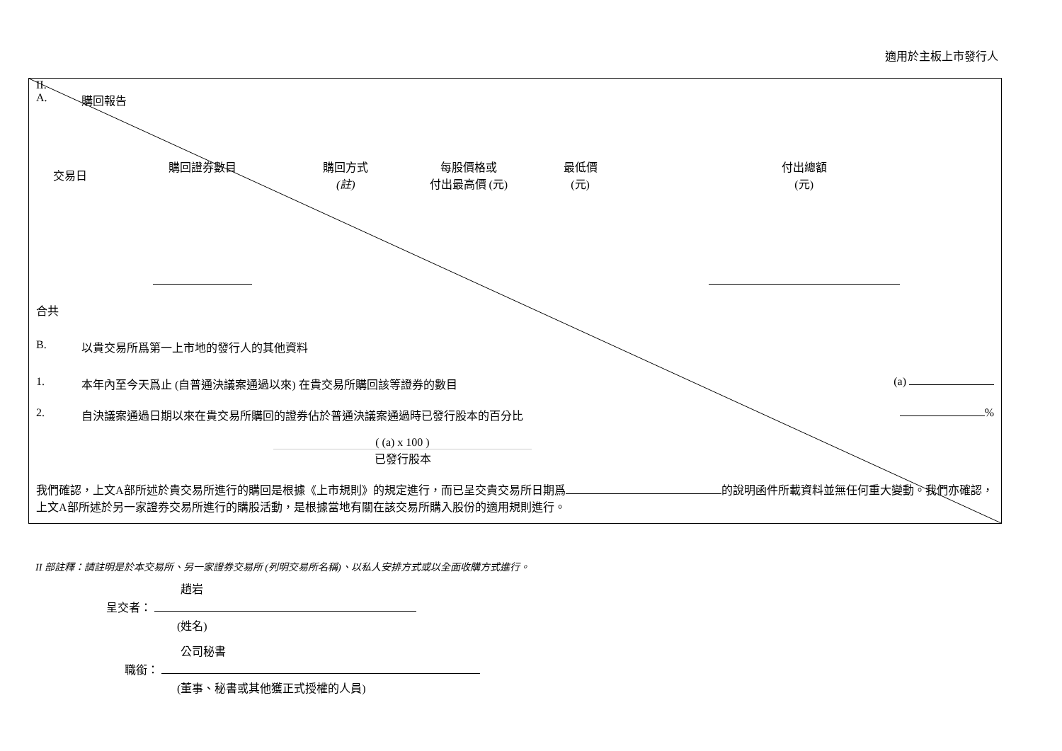適用於主板上市發行人
II.
A. 購回報告
| 交易日 | 購回證券數目 | 購回方式 (註) | 每股價格或 付出最高價 (元) | 最低價 (元) | 付出總額 (元) |
| --- | --- | --- | --- | --- | --- |
合共
B. 以貴交易所爲第一上市地的發行人的其他資料
1. 本年內至今天爲止 (自普通決議案通過以來) 在貴交易所購回該等證券的數目 (a)
2. 自決議案通過日期以來在貴交易所購回的證券佔於普通決議案通過時已發行股本的百分比 %
( (a) x 100 )
已發行股本
我們確認，上文A部所述於貴交易所進行的購回是根據《上市規則》的規定進行，而已呈交貴交易所日期爲 的說明函件所載資料並無任何重大變動。我們亦確認，上文A部所述於另一家證券交易所進行的購股活動，是根據當地有關在該交易所購入股份的適用規則進行。
II 部註釋：請註明是於本交易所、另一家證券交易所 (列明交易所名稱)、以私人安排方式或以全面收購方式進行。
趙岩
呈交者：
(姓名)
公司秘書
職銜：
(董事、秘書或其他獲正式授權的人員)